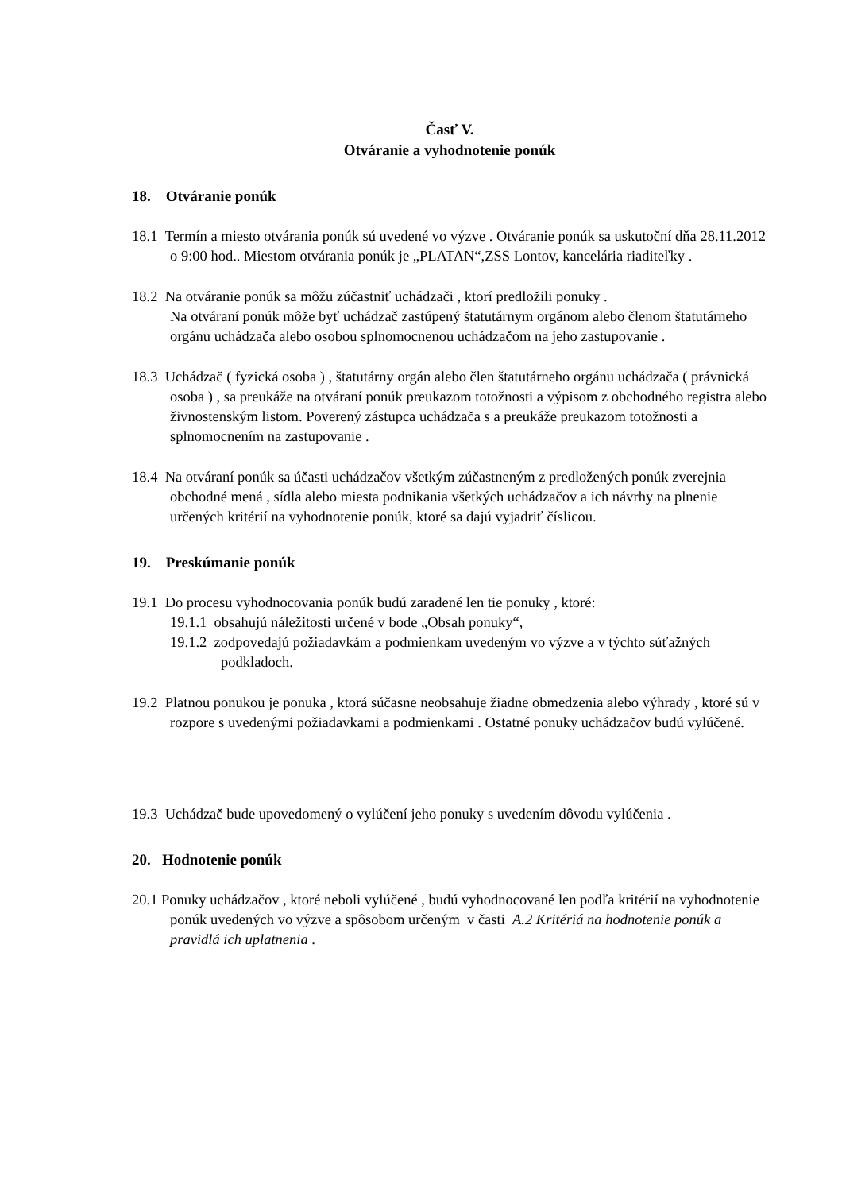Časť V.
Otváranie a vyhodnotenie ponúk
18. Otváranie ponúk
18.1 Termín a miesto otvárania ponúk sú uvedené vo výzve . Otváranie ponúk sa uskutoční dňa 28.11.2012 o 9:00 hod.. Miestom otvárania ponúk je „PLATAN“,ZSS Lontov, kancelária riaditeľky .
18.2 Na otváranie ponúk sa môžu zúčastniť uchádzači , ktorí predložili ponuky .
Na otváraní ponúk môže byť uchádzač zastúpený štatutárnym orgánom alebo členom štatutárneho orgánu uchádzača alebo osobou splnomocnenou uchádzačom na jeho zastupovanie .
18.3 Uchádzač ( fyzická osoba ) , štatutárny orgán alebo člen štatutárneho orgánu uchádzača ( právnická osoba ) , sa preukáže na otváraní ponúk preukazom totožnosti a výpisom z obchodného registra alebo živnostenským listom. Poverený zástupca uchádzača s a preukáže preukazom totožnosti a splnomocnením na zastupovanie .
18.4 Na otváraní ponúk sa účasti uchádzačov všetkým zúčastneným z predložených ponúk zverejnia obchodné mená , sídla alebo miesta podnikania všetkých uchádzačov a ich návrhy na plnenie určených kritérií na vyhodnotenie ponúk, ktoré sa dajú vyjadriť číslicou.
19. Preskúmanie ponúk
19.1 Do procesu vyhodnocovania ponúk budú zaradené len tie ponuky , ktoré:
19.1.1 obsahujú náležitosti určené v bode „Obsah ponuky“,
19.1.2 zodpovedajú požiadavkám a podmienkam uvedeným vo výzve a v týchto súťažných podkladoch.
19.2 Platnou ponukou je ponuka , ktorá súčasne neobsahuje žiadne obmedzenia alebo výhrady , ktoré sú v rozpore s uvedenými požiadavkami a podmienkami . Ostatné ponuky uchádzačov budú vylúčené.
19.3 Uchádzač bude upovedomený o vylúčení jeho ponuky s uvedením dôvodu vylúčenia .
20. Hodnotenie ponúk
20.1 Ponuky uchádzačov , ktoré neboli vylúčené , budú vyhodnocované len podľa kritérií na vyhodnotenie ponúk uvedených vo výzve a spôsobom určeným v časti A.2 Kritériá na hodnotenie ponúk a pravidlá ich uplatnenia .